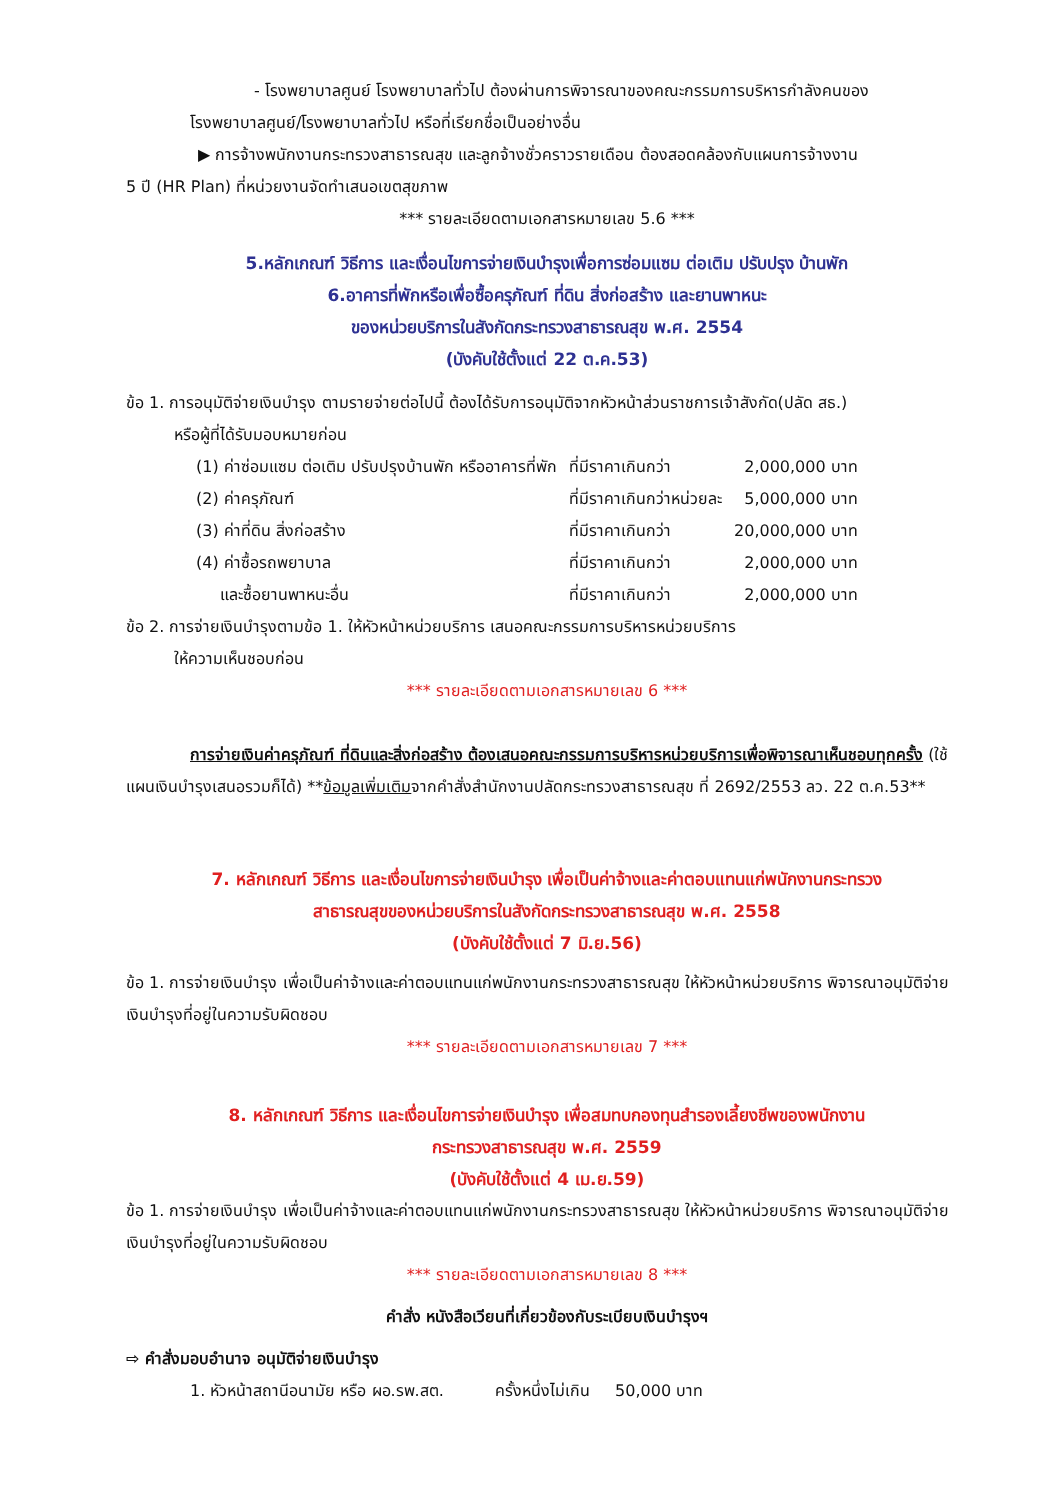- โรงพยาบาลศูนย์ โรงพยาบาลทั่วไป ต้องผ่านการพิจารณาของคณะกรรมการบริหารกำลังคนของ
โรงพยาบาลศูนย์/โรงพยาบาลทั่วไป หรือที่เรียกชื่อเป็นอย่างอื่น
▶ การจ้างพนักงานกระทรวงสาธารณสุข และลูกจ้างชั่วคราวรายเดือน ต้องสอดคล้องกับแผนการจ้างงาน
5 ปี (HR Plan) ที่หน่วยงานจัดทำเสนอเขตสุขภาพ
*** รายละเอียดตามเอกสารหมายเลข 5.6 ***
5.หลักเกณฑ์ วิธีการ และเงื่อนไขการจ่ายเงินบำรุงเพื่อการซ่อมแซม ต่อเติม ปรับปรุง บ้านพัก
6.อาคารที่พักหรือเพื่อซื้อครุภัณฑ์ ที่ดิน สิ่งก่อสร้าง และยานพาหนะ
ของหน่วยบริการในสังกัดกระทรวงสาธารณสุข พ.ศ. 2554
(บังคับใช้ตั้งแต่ 22 ต.ค.53)
ข้อ 1. การอนุมัติจ่ายเงินบำรุง ตามรายจ่ายต่อไปนี้ ต้องได้รับการอนุมัติจากหัวหน้าส่วนราชการเจ้าสังกัด(ปลัด สธ.)
หรือผู้ที่ได้รับมอบหมายก่อน
| (1) ค่าซ่อมแซม ต่อเติม ปรับปรุงบ้านพัก หรืออาคารที่พัก | ที่มีราคาเกินกว่า | 2,000,000 บาท |
| (2) ค่าครุภัณฑ์ | ที่มีราคาเกินกว่าหน่วยละ | 5,000,000 บาท |
| (3) ค่าที่ดิน สิ่งก่อสร้าง | ที่มีราคาเกินกว่า | 20,000,000 บาท |
| (4) ค่าซื้อรถพยาบาล | ที่มีราคาเกินกว่า | 2,000,000 บาท |
| และซื้อยานพาหนะอื่น | ที่มีราคาเกินกว่า | 2,000,000 บาท |
ข้อ 2. การจ่ายเงินบำรุงตามข้อ 1. ให้หัวหน้าหน่วยบริการ เสนอคณะกรรมการบริหารหน่วยบริการ
ให้ความเห็นชอบก่อน
*** รายละเอียดตามเอกสารหมายเลข 6 ***
การจ่ายเงินค่าครุภัณฑ์ ที่ดินและสิ่งก่อสร้าง ต้องเสนอคณะกรรมการบริหารหน่วยบริการเพื่อพิจารณาเห็นชอบทุกครั้ง (ใช้แผนเงินบำรุงเสนอรวมก็ได้) **ข้อมูลเพิ่มเติมจากคำสั่งสำนักงานปลัดกระทรวงสาธารณสุข ที่ 2692/2553 ลว. 22 ต.ค.53**
7. หลักเกณฑ์ วิธีการ และเงื่อนไขการจ่ายเงินบำรุง เพื่อเป็นค่าจ้างและค่าตอบแทนแก่พนักงานกระทรวง
สาธารณสุขของหน่วยบริการในสังกัดกระทรวงสาธารณสุข พ.ศ. 2558
(บังคับใช้ตั้งแต่ 7 มิ.ย.56)
ข้อ 1. การจ่ายเงินบำรุง เพื่อเป็นค่าจ้างและค่าตอบแทนแก่พนักงานกระทรวงสาธารณสุข ให้หัวหน้าหน่วยบริการ พิจารณาอนุมัติจ่ายเงินบำรุงที่อยู่ในความรับผิดชอบ
*** รายละเอียดตามเอกสารหมายเลข 7 ***
8. หลักเกณฑ์ วิธีการ และเงื่อนไขการจ่ายเงินบำรุง เพื่อสมทบกองทุนสำรองเลี้ยงชีพของพนักงาน
กระทรวงสาธารณสุข พ.ศ. 2559
(บังคับใช้ตั้งแต่ 4 เม.ย.59)
ข้อ 1. การจ่ายเงินบำรุง เพื่อเป็นค่าจ้างและค่าตอบแทนแก่พนักงานกระทรวงสาธารณสุข ให้หัวหน้าหน่วยบริการ พิจารณาอนุมัติจ่ายเงินบำรุงที่อยู่ในความรับผิดชอบ
*** รายละเอียดตามเอกสารหมายเลข 8 ***
คำสั่ง หนังสือเวียนที่เกี่ยวข้องกับระเบียบเงินบำรุงฯ
⇨ คำสั่งมอบอำนาจ อนุมัติจ่ายเงินบำรุง
1. หัวหน้าสถานีอนามัย หรือ ผอ.รพ.สต. ครั้งหนึ่งไม่เกิน 50,000 บาท